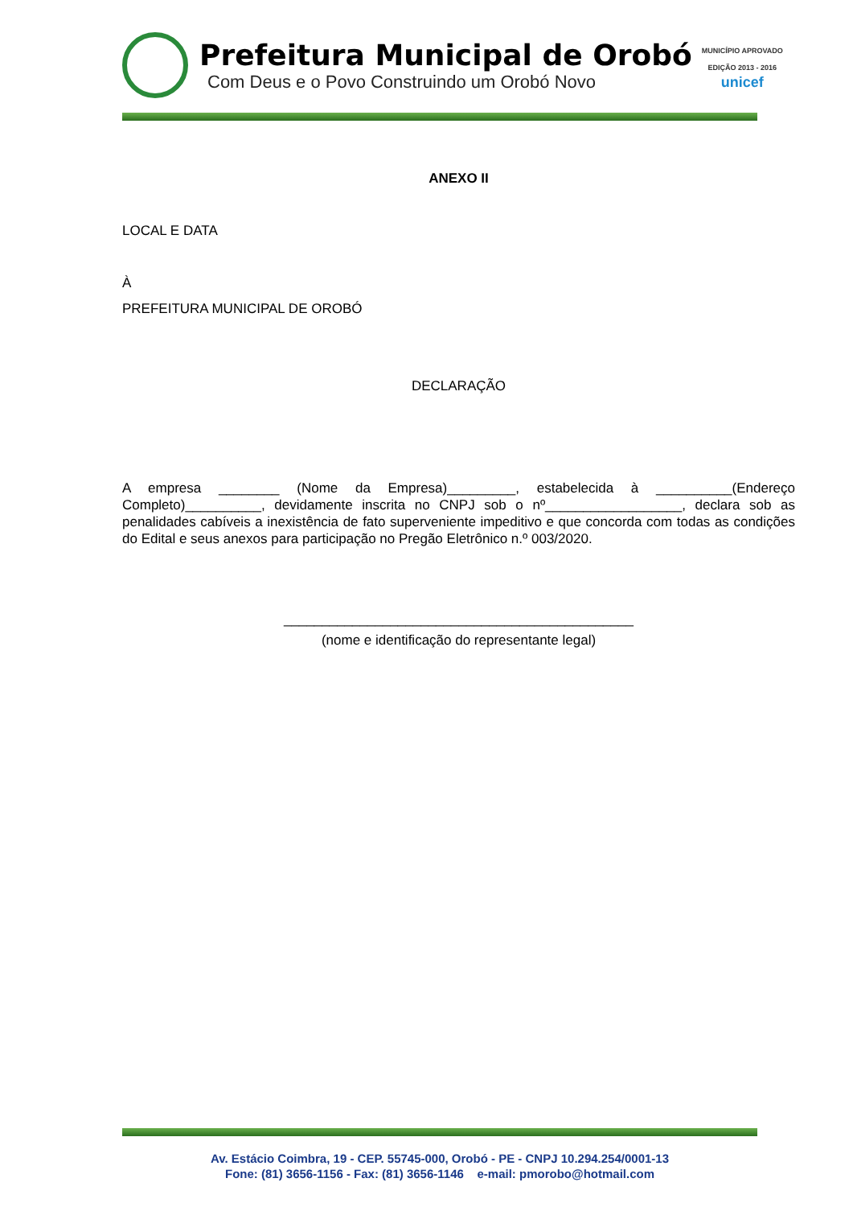Prefeitura Municipal de Orobó
Com Deus e o Povo Construindo um Orobó Novo
MUNICÍPIO APROVADO
EDIÇÃO 2013 - 2016
unicef
ANEXO II
LOCAL E DATA
À
PREFEITURA MUNICIPAL DE OROBÓ
DECLARAÇÃO
A empresa ________ (Nome da Empresa)_________, estabelecida à __________(Endereço Completo)__________, devidamente inscrita no CNPJ sob o nº__________________, declara sob as penalidades cabíveis a inexistência de fato superveniente impeditivo e que concorda com todas as condições do Edital e seus anexos para participação no Pregão Eletrônico n.º 003/2020.
______________________________________________
(nome e identificação do representante legal)
Av. Estácio Coimbra, 19 - CEP. 55745-000, Orobó - PE - CNPJ 10.294.254/0001-13
Fone: (81) 3656-1156 - Fax: (81) 3656-1146 e-mail: pmorobo@hotmail.com